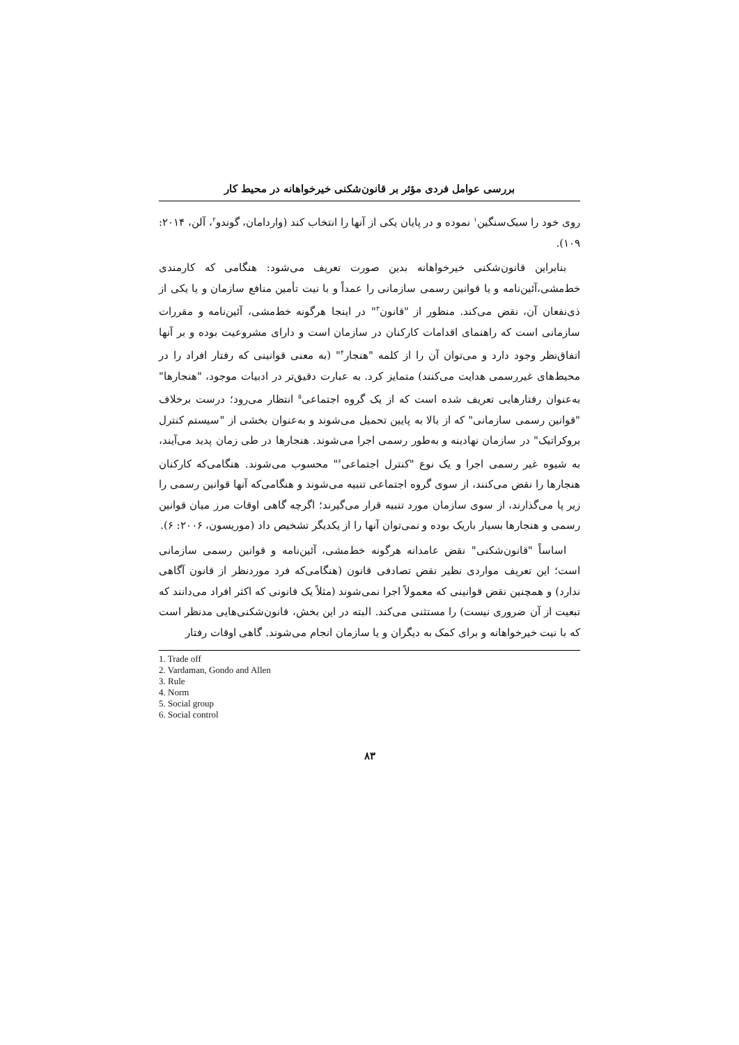بررسی عوامل فردی مؤثر بر قانون‌شکنی خیرخواهانه در محیط کار
روی خود را سبک‌سنگین<sup>۱</sup> نموده و در پایان یکی از آنها را انتخاب کند (واردامان، گوندو<sup>۲</sup>، آلن، ۲۰۱۴: ۱۰۹).
بنابراین قانون‌شکنی خیرخواهانه بدین صورت تعریف می‌شود: هنگامی که کارمندی خط‌مشی،آئین‌نامه و یا قوانین رسمی سازمانی را عمداً و با نیت تأمین منافع سازمان و یا یکی از ذی‌نفعان آن، نقض می‌کند. منظور از "قانون<sup>۳</sup>" در اینجا هرگونه خط‌مشی، آئین‌نامه و مقررات سازمانی است که راهنمای اقدامات کارکنان در سازمان است و دارای مشروعیت بوده و بر آنها اتفاق‌نظر وجود دارد و می‌توان آن را از کلمه "هنجار<sup>۴</sup>" (به معنی قوانینی که رفتار افراد را در محیط‌های غیررسمی هدایت می‌کنند) متمایز کرد. به عبارت دقیق‌تر در ادبیات موجود، "هنجارها" به‌عنوان رفتارهایی تعریف شده است که از یک گروه اجتماعی<sup>۵</sup> انتظار می‌رود؛ درست برخلاف "قوانین رسمی سازمانی" که از بالا به پایین تحمیل می‌شوند و به‌عنوان بخشی از "سیستم کنترل بروکراتیک" در سازمان نهادینه و به‌طور رسمی اجرا می‌شوند. هنجارها در طی زمان پدید می‌آیند، به شیوه غیر رسمی اجرا و یک نوع "کنترل اجتماعی<sup>۶</sup>" محسوب می‌شوند. هنگامی‌که کارکنان هنجارها را نقض می‌کنند، از سوی گروه اجتماعی تنبیه می‌شوند و هنگامی‌که آنها قوانین رسمی را زیر پا می‌گذارند، از سوی سازمان مورد تنبیه قرار می‌گیرند؛ اگرچه گاهی اوقات مرز میان قوانین رسمی و هنجارها بسیار باریک بوده و نمی‌توان آنها را از یکدیگر تشخیص داد (موریسون، ۲۰۰۶: ۶).
اساساً "قانون‌شکنی" نقض عامدانه هرگونه خط‌مشی، آئین‌نامه و قوانین رسمی سازمانی است؛ این تعریف مواردی نظیر نقض تصادفی قانون (هنگامی‌که فرد موردنظر از قانون آگاهی ندارد) و همچنین نقض قوانینی که معمولاً اجرا نمی‌شوند (مثلاً یک قانونی که اکثر افراد می‌دانند که تبعیت از آن ضروری نیست) را مستثنی می‌کند. البته در این بخش، قانون‌شکنی‌هایی مدنظر است که با نیت خیرخواهانه و برای کمک به دیگران و یا سازمان انجام می‌شوند. گاهی اوقات رفتار
1. Trade off
2. Vardaman, Gondo and Allen
3. Rule
4. Norm
5. Social group
6. Social control
۸۳